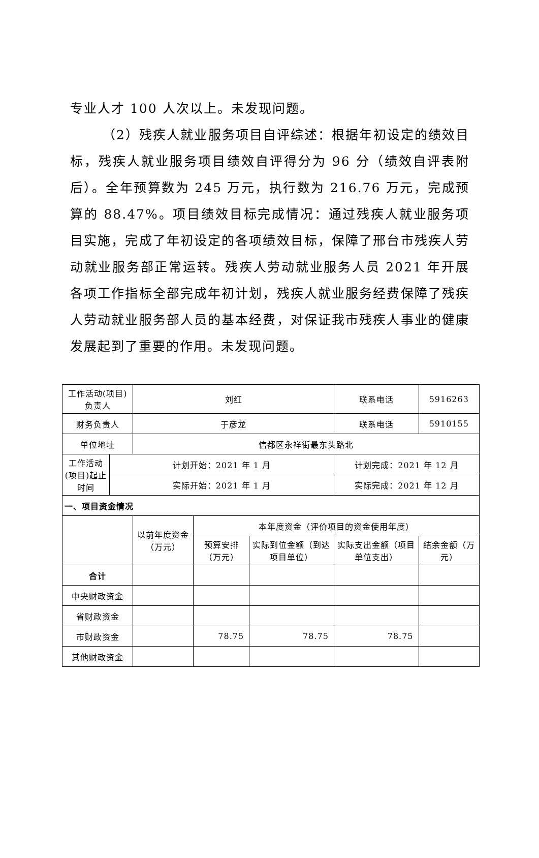专业人才 100 人次以上。未发现问题。
（2）残疾人就业服务项目自评综述：根据年初设定的绩效目标，残疾人就业服务项目绩效自评得分为 96 分（绩效自评表附后）。全年预算数为 245 万元，执行数为 216.76 万元，完成预算的 88.47%。项目绩效目标完成情况：通过残疾人就业服务项目实施，完成了年初设定的各项绩效目标，保障了邢台市残疾人劳动就业服务部正常运转。残疾人劳动就业服务人员 2021 年开展各项工作指标全部完成年初计划，残疾人就业服务经费保障了残疾人劳动就业服务部人员的基本经费，对保证我市残疾人事业的健康发展起到了重要的作用。未发现问题。
| 工作活动(项目)负责人 | | 刘红 | | | 联系电话 | 5916263 |
| 财务负责人 | | 于彦龙 | | | 联系电话 | 5910155 |
| 单位地址 | | 信都区永祥街最东头路北 | | | | |
| 工作活动(项目)起止时间 | 计划开始：2021 年 1 月 | | | | 计划完成：2021 年 12 月 | |
| | 实际开始：2021 年 1 月 | | | | 实际完成：2021 年 12 月 | |
| 一、项目资金情况 | | | | | | |
| | | 以前年度资金（万元） | 本年度资金（评价项目的资金使用年度） | | | |
| | | | 预算安排（万元） | 实际到位金额（到达项目单位） | 实际支出金额（项目单位支出） | 结余金额（万元） |
| 合计 | | | | | | |
| 中央财政资金 | | | | | | |
| 省财政资金 | | | | | | |
| 市财政资金 | | | 78.75 | 78.75 | 78.75 | |
| 其他财政资金 | | | | | | |